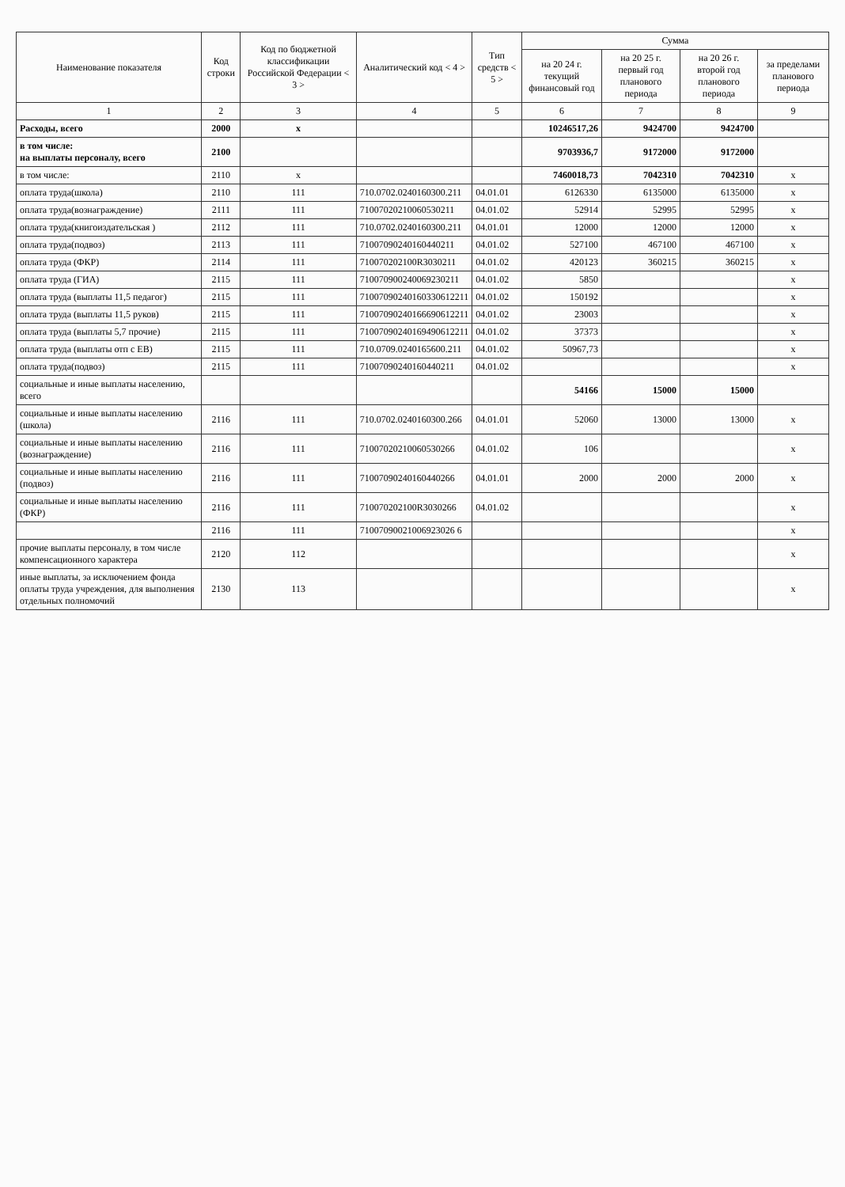| Наименование показателя | Код строки | Код по бюджетной классификации Российской Федерации < 3 > | Аналитический код < 4 > | Тип средств < 5 > | Сумма | | | |
| --- | --- | --- | --- | --- | --- | --- | --- | --- |
| | | | | | на 20 24 г. текущий финансовый год | на 20 25 г. первый год планового периода | на 20 26 г. второй год планового периода | за пределами планового периода |
| 1 | 2 | 3 | 4 | 5 | 6 | 7 | 8 | 9 |
| Расходы, всего | 2000 | x | | | 10246517,26 | 9424700 | 9424700 | |
| в том числе: на выплаты персоналу, всего | 2100 | | | | 9703936,7 | 9172000 | 9172000 | |
| в том числе: | 2110 | x | | | 7460018,73 | 7042310 | 7042310 | x |
| оплата труда(школа) | 2110 | 111 | 710.0702.0240160300.211 | 04.01.01 | 6126330 | 6135000 | 6135000 | x |
| оплата труда(вознаграждение) | 2111 | 111 | 71007020210060530211 | 04.01.02 | 52914 | 52995 | 52995 | x |
| оплата труда(книгоиздательская ) | 2112 | 111 | 710.0702.0240160300.211 | 04.01.01 | 12000 | 12000 | 12000 | x |
| оплата труда(подвоз) | 2113 | 111 | 71007090240160440211 | 04.01.02 | 527100 | 467100 | 467100 | x |
| оплата труда (ФКР) | 2114 | 111 | 710070202100R3030211 | 04.01.02 | 420123 | 360215 | 360215 | x |
| оплата труда (ГИА) | 2115 | 111 | 710070900240069230211 | 04.01.02 | 5850 | | | x |
| оплата труда (выплаты 11,5 педагог) | 2115 | 111 | 71007090240160330612211 | 04.01.02 | 150192 | | | x |
| оплата труда (выплаты 11,5 руков) | 2115 | 111 | 71007090240166690612211 | 04.01.02 | 23003 | | | x |
| оплата труда (выплаты 5,7 прочие) | 2115 | 111 | 71007090240169490612211 | 04.01.02 | 37373 | | | x |
| оплата труда (выплаты отп с ЕВ) | 2115 | 111 | 710.0709.0240165600.211 | 04.01.02 | 50967,73 | | | x |
| оплата труда(подвоз) | 2115 | 111 | 71007090240160440211 | 04.01.02 | | | | x |
| социальные и иные выплаты населению, всего | | | | | 54166 | 15000 | 15000 | |
| социальные и иные выплаты населению (школа) | 2116 | 111 | 710.0702.0240160300.266 | 04.01.01 | 52060 | 13000 | 13000 | x |
| социальные и иные выплаты населению (вознаграждение) | 2116 | 111 | 71007020210060530266 | 04.01.02 | 106 | | | x |
| социальные и иные выплаты населению (подвоз) | 2116 | 111 | 71007090240160440266 | 04.01.01 | 2000 | 2000 | 2000 | x |
| социальные и иные выплаты населению (ФКР) | 2116 | 111 | 710070202100R3030266 | 04.01.02 | | | | x |
| | 2116 | 111 | 71007090021006923026 6 | | | | | x |
| прочие выплаты персоналу, в том числе компенсационного характера | 2120 | 112 | | | | | | x |
| иные выплаты, за исключением фонда оплаты труда учреждения, для выполнения отдельных полномочий | 2130 | 113 | | | | | | x |